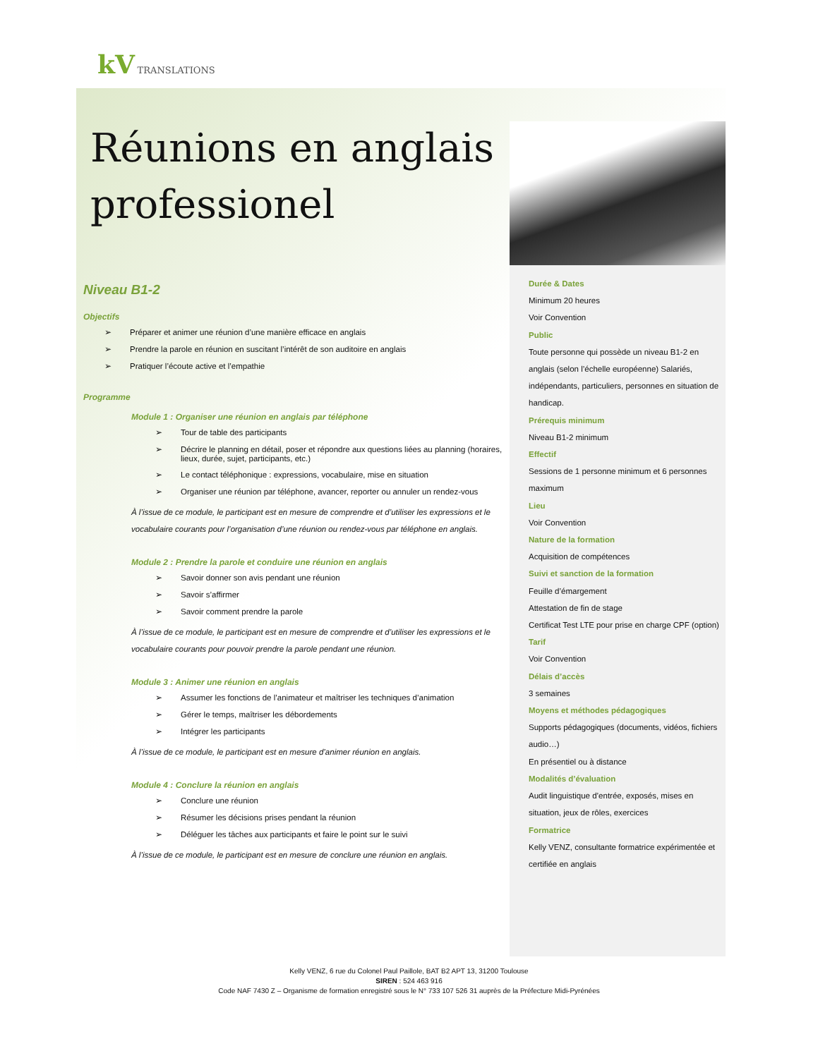kV TRANSLATIONS
Réunions en anglais professionel
Niveau B1-2
Objectifs
➢ Préparer et animer une réunion d’une manière efficace en anglais
➢ Prendre la parole en réunion en suscitant l’intérêt de son auditoire en anglais
➢ Pratiquer l’écoute active et l’empathie
Programme
Module 1 : Organiser une réunion en anglais par téléphone
➢ Tour de table des participants
➢ Décrire le planning en détail, poser et répondre aux questions liées au planning (horaires, lieux, durée, sujet, participants, etc.)
➢ Le contact téléphonique : expressions, vocabulaire, mise en situation
➢ Organiser une réunion par téléphone, avancer, reporter ou annuler un rendez-vous
À l’issue de ce module, le participant est en mesure de comprendre et d’utiliser les expressions et le vocabulaire courants pour l’organisation d’une réunion ou rendez-vous par téléphone en anglais.
Module 2 : Prendre la parole et conduire une réunion en anglais
➢ Savoir donner son avis pendant une réunion
➢ Savoir s’affirmer
➢ Savoir comment prendre la parole
À l’issue de ce module, le participant est en mesure de comprendre et d’utiliser les expressions et le vocabulaire courants pour pouvoir prendre la parole pendant une réunion.
Module 3 : Animer une réunion en anglais
➢ Assumer les fonctions de l’animateur et maîtriser les techniques d’animation
➢ Gérer le temps, maîtriser les débordements
➢ Intégrer les participants
À l’issue de ce module, le participant est en mesure d’animer réunion en anglais.
Module 4 : Conclure la réunion en anglais
➢ Conclure une réunion
➢ Résumer les décisions prises pendant la réunion
➢ Déléguer les tâches aux participants et faire le point sur le suivi
À l’issue de ce module, le participant est en mesure de conclure une réunion en anglais.
Durée & Dates
Minimum 20 heures
Voir Convention
Public
Toute personne qui possède un niveau B1-2 en anglais (selon l’échelle européenne) Salariés, indépendants, particuliers, personnes en situation de handicap.
Prérequis minimum
Niveau B1-2 minimum
Effectif
Sessions de 1 personne minimum et 6 personnes maximum
Lieu
Voir Convention
Nature de la formation
Acquisition de compétences
Suivi et sanction de la formation
Feuille d’émargement
Attestation de fin de stage
Certificat Test LTE pour prise en charge CPF (option)
Tarif
Voir Convention
Délais d’accès
3 semaines
Moyens et méthodes pédagogiques
Supports pédagogiques (documents, vidéos, fichiers audio…)
En présentiel ou à distance
Modalités d’évaluation
Audit linguistique d’entrée, exposés, mises en situation, jeux de rôles, exercices
Formatrice
Kelly VENZ, consultante formatrice expérimentée et certifiée en anglais
Kelly VENZ, 6 rue du Colonel Paul Paillole, BAT B2 APT 13, 31200 Toulouse
SIREN : 524 463 916
Code NAF 7430 Z – Organisme de formation enregistré sous le N° 733 107 526 31 auprès de la Préfecture Midi-Pyrénées